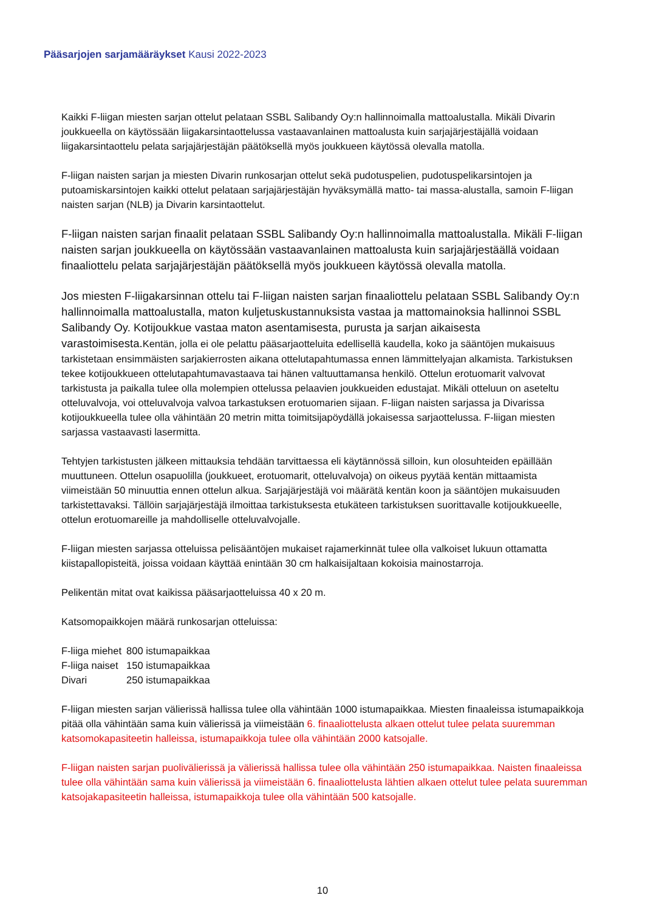Pääsarjojen sarjamääräykset Kausi 2022-2023
Kaikki F-liigan miesten sarjan ottelut pelataan SSBL Salibandy Oy:n hallinnoimalla mattoalustalla. Mikäli Divarin joukkueella on käytössään liigakarsintaottelussa vastaavanlainen mattoalusta kuin sarjajärjestäjällä voidaan liigakarsintaottelu pelata sarjajärjestäjän päätöksellä myös joukkueen käytössä olevalla matolla.
F-liigan naisten sarjan ja miesten Divarin runkosarjan ottelut sekä pudotuspelien, pudotuspelikarsintojen ja putoamiskarsintojen kaikki ottelut pelataan sarjajärjestäjän hyväksymällä matto- tai massa-alustalla, samoin F-liigan naisten sarjan (NLB) ja Divarin karsintaottelut.
F-liigan naisten sarjan finaalit pelataan SSBL Salibandy Oy:n hallinnoimalla mattoalustalla. Mikäli F-liigan naisten sarjan joukkueella on käytössään vastaavanlainen mattoalusta kuin sarjajärjestäällä voidaan finaaliottelu pelata sarjajärjestäjän päätöksellä myös joukkueen käytössä olevalla matolla.
Jos miesten F-liigakarsinnan ottelu tai F-liigan naisten sarjan finaaliottelu pelataan SSBL Salibandy Oy:n hallinnoimalla mattoalustalla, maton kuljetuskustannuksista vastaa ja mattomainoksia hallinnoi SSBL Salibandy Oy. Kotijoukkue vastaa maton asentamisesta, purusta ja sarjan aikaisesta varastoimisesta. Kentän, jolla ei ole pelattu pääsarjaotteluita edellisellä kaudella, koko ja sääntöjen mukaisuus tarkistetaan ensimmäisten sarjakierrosten aikana ottelutapahtumassa ennen lämmittelyajan alkamista. Tarkistuksen tekee kotijoukkueen ottelutapahtumavastaava tai hänen valtuuttamansa henkilö. Ottelun erotuomarit valvovat tarkistusta ja paikalla tulee olla molempien ottelussa pelaavien joukkueiden edustajat. Mikäli otteluun on aseteltu otteluvalvoja, voi otteluvalvoja valvoa tarkastuksen erotuomarien sijaan. F-liigan naisten sarjassa ja Divarissa kotijoukkueella tulee olla vähintään 20 metrin mitta toimitsijapöydällä jokaisessa sarjaottelussa. F-liigan miesten sarjassa vastaavasti lasermitta.
Tehtyjen tarkistusten jälkeen mittauksia tehdään tarvittaessa eli käytännössä silloin, kun olosuhteiden epäillään muuttuneen. Ottelun osapuolilla (joukkueet, erotuomarit, otteluvalvoja) on oikeus pyytää kentän mittaamista viimeistään 50 minuuttia ennen ottelun alkua. Sarjajärjestäjä voi määrätä kentän koon ja sääntöjen mukaisuuden tarkistettavaksi. Tällöin sarjajärjestäjä ilmoittaa tarkistuksesta etukäteen tarkistuksen suorittavalle kotijoukkueelle, ottelun erotuomareille ja mahdolliselle otteluvalvojalle.
F-liigan miesten sarjassa otteluissa pelisääntöjen mukaiset rajamerkinnät tulee olla valkoiset lukuun ottamatta kiistapallopisteitä, joissa voidaan käyttää enintään 30 cm halkaisijaltaan kokoisia mainostarroja.
Pelikentän mitat ovat kaikissa pääsarjaotteluissa 40 x 20 m.
Katsomopaikkojen määrä runkosarjan otteluissa:
| F-liiga miehet | 800 istumapaikkaa |
| F-liiga naiset | 150 istumapaikkaa |
| Divari | 250 istumapaikkaa |
F-liigan miesten sarjan välierissä hallissa tulee olla vähintään 1000 istumapaikkaa. Miesten finaaleissa istumapaikkoja pitää olla vähintään sama kuin välierissä ja viimeistään 6. finaaliottelusta alkaen ottelut tulee pelata suuremman katsomokapasiteetin halleissa, istumapaikkoja tulee olla vähintään 2000 katsojalle.
F-liigan naisten sarjan puolivälierissä ja välierissä hallissa tulee olla vähintään 250 istumapaikkaa. Naisten finaaleissa tulee olla vähintään sama kuin välierissä ja viimeistään 6. finaaliottelusta lähtien alkaen ottelut tulee pelata suuremman katsojakapasiteetin halleissa, istumapaikkoja tulee olla vähintään 500 katsojalle.
10